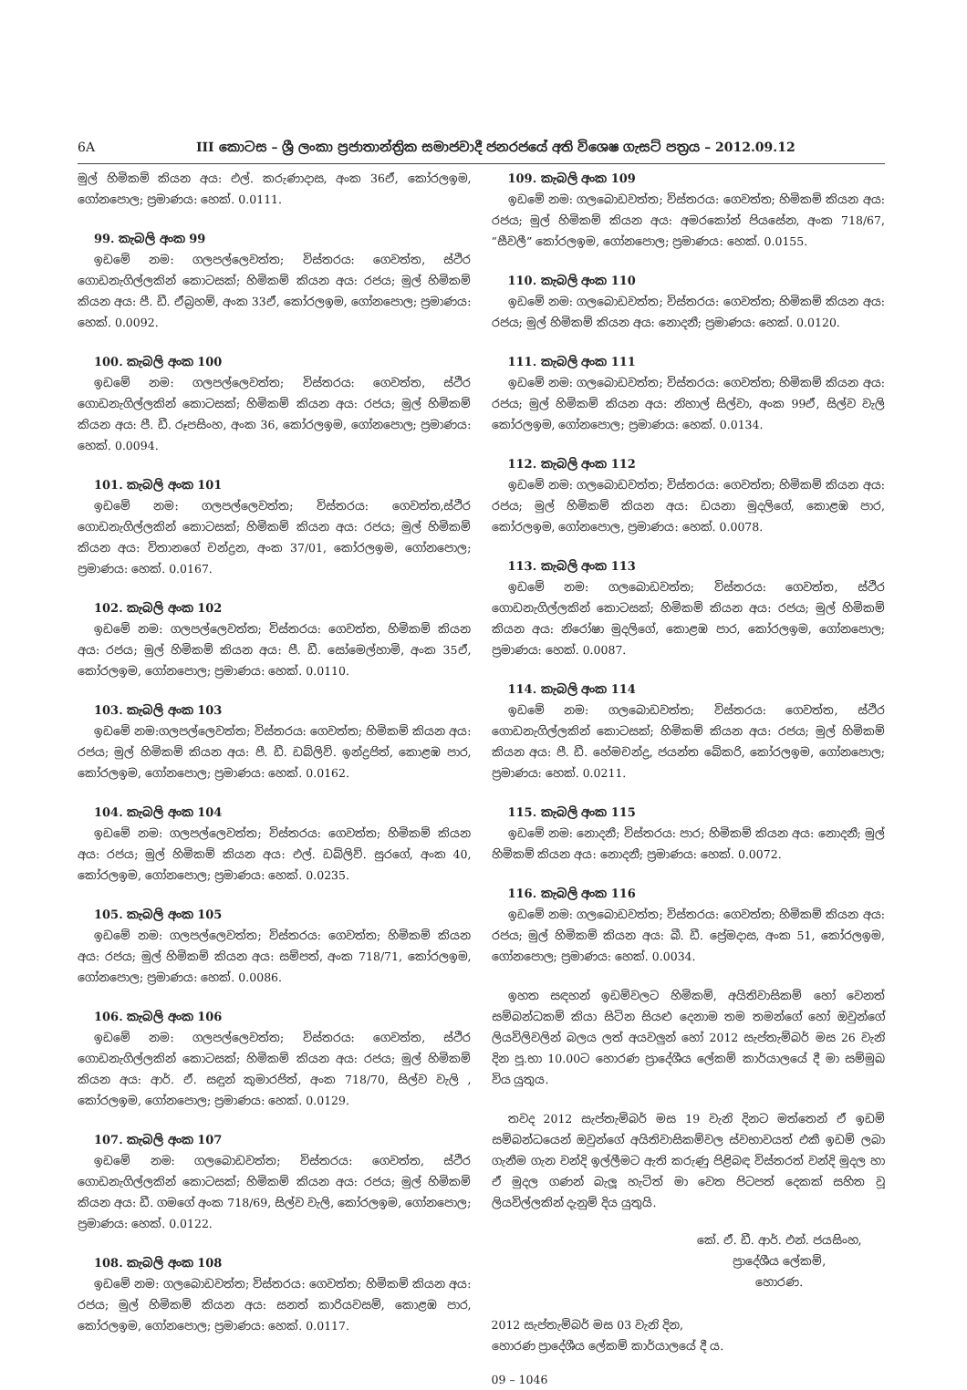6A III කොටස – ශ්‍රී ලංකා ප්‍රජාතාන්ත්‍රික සමාජවාදී ජනරජයේ අති විශෙෂ ගැසට් පත්‍රය – 2012.09.12
මුල් හිමිකම් කියන අය: එල්. කරුණාදාස, අංක 36ඒ, කෝරලඉම, ගෝනපොල; ප්‍රමාණය: හෙක්. 0.0111.
99. කැබලි අංක 99
ඉඩමේ නම: ගලපල්ලෙවත්ත; විස්තරය: ගෙවත්ත, ස්ථිර ගොඩනැගිල්ලකින් කොටසක්; හිමිකම් කියන අය: රජය; මුල් හිමිකම් කියන අය: පී. ඩී. ඒබ්‍රහම්, අංක 33ඒ, කෝරලඉම, ගෝනපොල; ප්‍රමාණය: හෙක්. 0.0092.
100. කැබලි අංක 100
ඉඩමේ නම: ගලපල්ලෙවත්ත; විස්තරය: ගෙවත්ත, ස්ථිර ගොඩනැගිල්ලකින් කොටසක්; හිමිකම් කියන අය: රජය; මුල් හිමිකම් කියන අය: පී. ඩී. රූපසිංහ, අංක 36, කෝරලඉම, ගෝනපොල; ප්‍රමාණය: හෙක්. 0.0094.
101. කැබලි අංක 101
ඉඩමේ නම: ගලපල්ලෙවත්ත; විස්තරය: ගෙවත්ත,ස්ථිර ගොඩනැගිල්ලකින් කොටසක්; හිමිකම් කියන අය: රජය; මුල් හිමිකම් කියන අය: විතානගේ චන්ද්‍රන, අංක 37/01, කෝරලඉම, ගෝනපොල; ප්‍රමාණය: හෙක්. 0.0167.
102. කැබලි අංක 102
ඉඩමේ නම: ගලපල්ලෙවත්ත; විස්තරය: ගෙවත්ත, හිමිකම් කියන අය: රජය; මුල් හිමිකම් කියන අය: පී. ඩී. සෝමෙල්හාමි, අංක 35ඒ, කෝරලඉම, ගෝනපොල; ප්‍රමාණය: හෙක්. 0.0110.
103. කැබලි අංක 103
ඉඩමේ නම:ගලපල්ලෙවත්ත; විස්තරය: ගෙවත්ත; හිමිකම් කියන අය: රජය; මුල් හිමිකම් කියන අය: පී. ඩී. ඩබ්ලිව්. ඉන්ද්‍රජිත්, කොළඹ පාර, කෝරලඉම, ගෝනපොල; ප්‍රමාණය: හෙක්. 0.0162.
104. කැබලි අංක 104
ඉඩමේ නම: ගලපල්ලෙවත්ත; විස්තරය: ගෙවත්ත; හිමිකම් කියන අය: රජය; මුල් හිමිකම් කියන අය: එල්. ඩබ්ලිව්. සුරගේ, අංක 40, කෝරලඉම, ගෝනපොල; ප්‍රමාණය: හෙක්. 0.0235.
105. කැබලි අංක 105
ඉඩමේ නම: ගලපල්ලෙවත්ත; විස්තරය: ගෙවත්ත; හිමිකම් කියන අය: රජය; මුල් හිමිකම් කියන අය: සම්පත්, අංක 718/71, කෝරලඉම, ගෝනපොල; ප්‍රමාණය: හෙක්. 0.0086.
106. කැබලි අංක 106
ඉඩමේ නම: ගලපල්ලෙවත්ත; විස්තරය: ගෙවත්ත, ස්ථිර ගොඩනැගිල්ලකින් කොටසක්; හිමිකම් කියන අය: රජය; මුල් හිමිකම් කියන අය: ආර්. ඒ. සඳුන් කුමාරජිත්, අංක 718/70, සිල්ව වැලි , කෝරලඉම, ගෝනපොල; ප්‍රමාණය: හෙක්. 0.0129.
107. කැබලි අංක 107
ඉඩමේ නම: ගලබොඩවත්ත; විස්තරය: ගෙවත්ත, ස්ථිර ගොඩනැගිල්ලකින් කොටසක්; හිමිකම් කියන අය: රජය; මුල් හිමිකම් කියන අය: ඩී. ගමගේ අංක 718/69, සිල්ව වැලි, කෝරලඉම, ගෝනපොල; ප්‍රමාණය: හෙක්. 0.0122.
108. කැබලි අංක 108
ඉඩමේ නම: ගලබොඩවත්ත; විස්තරය: ගෙවත්ත; හිමිකම් කියන අය: රජය; මුල් හිමිකම් කියන අය: සනත් කාරියවසම්, කොළඹ පාර, කෝරලඉම, ගෝනපොල; ප්‍රමාණය: හෙක්. 0.0117.
109. කැබලි අංක 109
ඉඩමේ නම: ගලබොඩවත්ත; විස්තරය: ගෙවත්ත; හිමිකම් කියන අය: රජය; මුල් හිමිකම් කියන අය: අමරකෝන් පියසේන, අංක 718/67, “සීවලී” කෝරලඉම, ගෝනපොල; ප්‍රමාණය: හෙක්. 0.0155.
110. කැබලි අංක 110
ඉඩමේ නම: ගලබොඩවත්ත; විස්තරය: ගෙවත්ත; හිමිකම් කියන අය: රජය; මුල් හිමිකම් කියන අය: නොදනී; ප්‍රමාණය: හෙක්. 0.0120.
111. කැබලි අංක 111
ඉඩමේ නම: ගලබොඩවත්ත; විස්තරය: ගෙවත්ත; හිමිකම් කියන අය: රජය; මුල් හිමිකම් කියන අය: නිහාල් සිල්වා, අංක 99ඒ, සිල්ව වැලි කෝරලඉම, ගෝනපොල; ප්‍රමාණය: හෙක්. 0.0134.
112. කැබලි අංක 112
ඉඩමේ නම: ගලබොඩවත්ත; විස්තරය: ගෙවත්ත; හිමිකම් කියන අය: රජය; මුල් හිමිකම් කියන අය: ඩයනා මුදලිගේ, කොළඹ පාර, කෝරලඉම, ගෝනපොල, ප්‍රමාණය: හෙක්. 0.0078.
113. කැබලි අංක 113
ඉඩමේ නම: ගලබොඩවත්ත; විස්තරය: ගෙවත්ත, ස්ථිර ගොඩනැගිල්ලකින් කොටසක්; හිමිකම් කියන අය: රජය; මුල් හිමිකම් කියන අය: නිරෝෂා මුදලිගේ, කොළඹ පාර, කෝරලඉම, ගෝනපොල; ප්‍රමාණය: හෙක්. 0.0087.
114. කැබලි අංක 114
ඉඩමේ නම: ගලබොඩවත්ත; විස්තරය: ගෙවත්ත, ස්ථිර ගොඩනැගිල්ලකින් කොටසක්; හිමිකම් කියන අය: රජය; මුල් හිමිකම් කියන අය: පී. ඩී. හේමචන්ද්‍ර, ජයන්ත බේකරි, කෝරලඉම, ගෝනපොල; ප්‍රමාණය: හෙක්. 0.0211.
115. කැබලි අංක 115
ඉඩමේ නම: නොදනී; විස්තරය: පාර; හිමිකම් කියන අය: නොදනී; මුල් හිමිකම් කියන අය: නොදනී; ප්‍රමාණය: හෙක්. 0.0072.
116. කැබලි අංක 116
ඉඩමේ නම: ගලබොඩවත්ත; විස්තරය: ගෙවත්ත; හිමිකම් කියන අය: රජය; මුල් හිමිකම් කියන අය: බී. ඩී. ප්‍රේමදාස, අංක 51, කෝරලඉම, ගෝනපොල; ප්‍රමාණය: හෙක්. 0.0034.
ඉහත සඳහන් ඉඩම්වලට හිමිකම්, අයිතිවාසිකම් හෝ වෙනත් සම්බන්ධකම් කියා සිටින සියළු දෙනාම තම තමන්ගේ හෝ ඔවුන්ගේ ලියවිලිවලින් බලය ලත් අයවලුන් හෝ 2012 සැප්තැම්බර් මස 26 වැනි දින පූ.භා 10.00ට හොරණ ප්‍රාදේශීය ලේකම් කාර්යාලයේ දී මා සම්මුඛ විය යුතුය.
තවද 2012 සැප්තැම්බර් මස 19 වැනි දිනට මත්තෙන් ඒ ඉඩම් සම්බන්ධයෙන් ඔවුන්ගේ අයිතිවාසිකම්වල ස්වභාවයත් එකී ඉඩම් ලබා ගැනීම ගැන වන්දි ඉල්ලීමට ඇති කරුණු පිළිබඳ විස්තරත් වන්දි මුදල හා ඒ මුදල ගණන් බැලූ හැටිත් මා වෙත පිටපත් දෙකක් සහිත වූ ලියවිල්ලකින් දැනුම් දිය යුතුයි.
කේ. ඒ. ඩී. ආර්. එන්. ජයසිංහ,
ප්‍රාදේශීය ලේකම්,
හොරණ.
2012 සැප්තැම්බර් මස 03 වැනි දින,
හොරණ ප්‍රාදේශීය ලේකම් කාර්යාලයේ දී ය.
09 – 1046